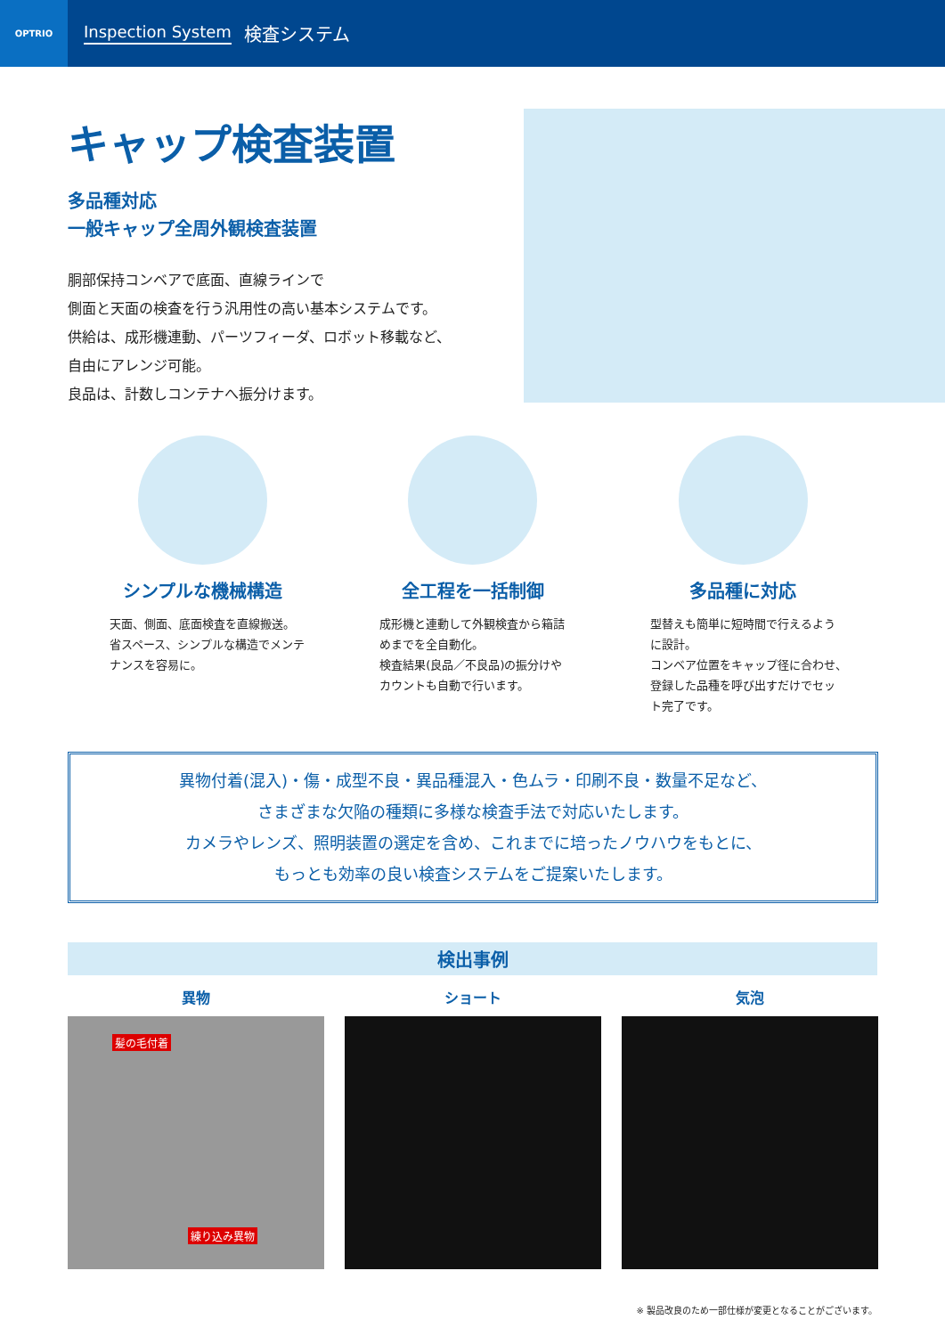OPTRIO
Inspection System 検査システム
キャップ検査装置
多品種対応
一般キャップ全周外観検査装置
胴部保持コンベアで底面、直線ラインで
側面と天面の検査を行う汎用性の高い基本システムです。
供給は、成形機連動、パーツフィーダ、ロボット移載など、
自由にアレンジ可能。
良品は、計数しコンテナへ振分けます。
シンプルな機械構造
天面、側面、底面検査を直線搬送。
省スペース、シンプルな構造でメンテ
ナンスを容易に。
全工程を一括制御
成形機と連動して外観検査から箱詰
めまでを全自動化。
検査結果(良品／不良品)の振分けや
カウントも自動で行います。
多品種に対応
型替えも簡単に短時間で行えるよう
に設計。
コンベア位置をキャップ径に合わせ、
登録した品種を呼び出すだけでセッ
ト完了です。
異物付着(混入)・傷・成型不良・異品種混入・色ムラ・印刷不良・数量不足など、
さまざまな欠陥の種類に多様な検査手法で対応いたします。
カメラやレンズ、照明装置の選定を含め、これまでに培ったノウハウをもとに、
もっとも効率の良い検査システムをご提案いたします。
検出事例
異物
髪の毛付着
練り込み異物
ショート 気泡
※ 製品改良のため一部仕様が変更となることがございます。